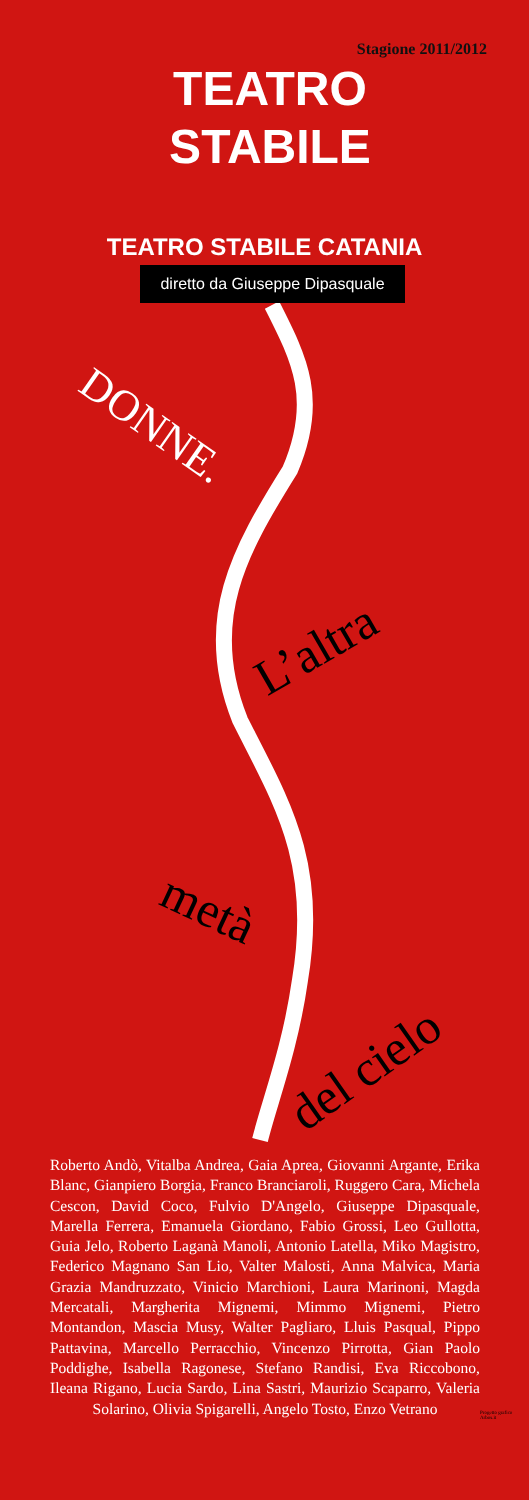Stagione 2011/2012
TEATRO
STABILE
TEATRO STABILE CATANIA
diretto da Giuseppe Dipasquale
DONNE.
L’altra
metà
del cielo
Roberto Andò, Vitalba Andrea, Gaia Aprea, Giovanni Argante, Erika Blanc, Gianpiero Borgia, Franco Branciaroli, Ruggero Cara, Michela Cescon, David Coco, Fulvio D'Angelo, Giuseppe Dipasquale, Marella Ferrera, Emanuela Giordano, Fabio Grossi, Leo Gullotta, Guia Jelo, Roberto Laganà Manoli, Antonio Latella, Miko Magistro, Federico Magnano San Lio, Valter Malosti, Anna Malvica, Maria Grazia Mandruzzato, Vinicio Marchioni, Laura Marinoni, Magda Mercatali, Margherita Mignemi, Mimmo Mignemi, Pietro Montandon, Mascia Musy, Walter Pagliaro, Lluis Pasqual, Pippo Pattavina, Marcello Perracchio, Vincenzo Pirrotta, Gian Paolo Poddighe, Isabella Ragonese, Stefano Randisi, Eva Riccobono, Ileana Rigano, Lucia Sardo, Lina Sastri, Maurizio Scaparro, Valeria Solarino, Olivia Spigarelli, Angelo Tosto, Enzo Vetrano
Progetto grafico Arbos.it